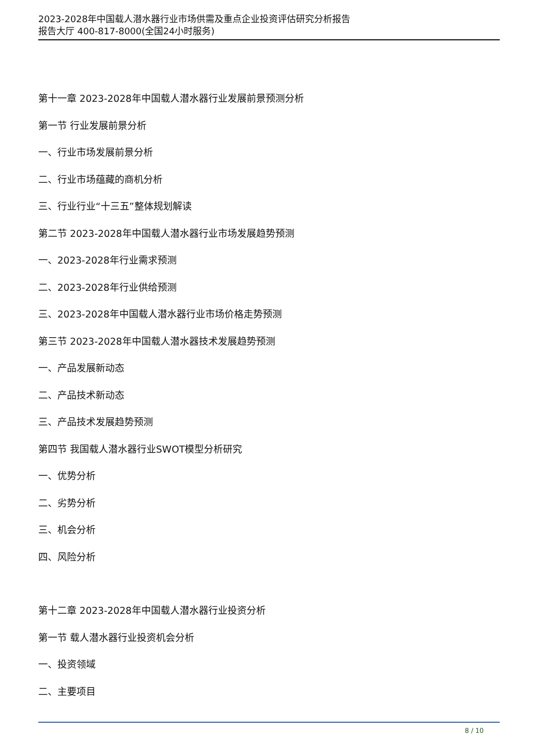2023-2028年中国载人潜水器行业市场供需及重点企业投资评估研究分析报告
报告大厅 400-817-8000(全国24小时服务)
第十一章 2023-2028年中国载人潜水器行业发展前景预测分析
第一节 行业发展前景分析
一、行业市场发展前景分析
二、行业市场蕴藏的商机分析
三、行业行业“十三五”整体规划解读
第二节 2023-2028年中国载人潜水器行业市场发展趋势预测
一、2023-2028年行业需求预测
二、2023-2028年行业供给预测
三、2023-2028年中国载人潜水器行业市场价格走势预测
第三节 2023-2028年中国载人潜水器技术发展趋势预测
一、产品发展新动态
二、产品技术新动态
三、产品技术发展趋势预测
第四节 我国载人潜水器行业SWOT模型分析研究
一、优势分析
二、劣势分析
三、机会分析
四、风险分析
第十二章 2023-2028年中国载人潜水器行业投资分析
第一节 载人潜水器行业投资机会分析
一、投资领域
二、主要项目
8 / 10